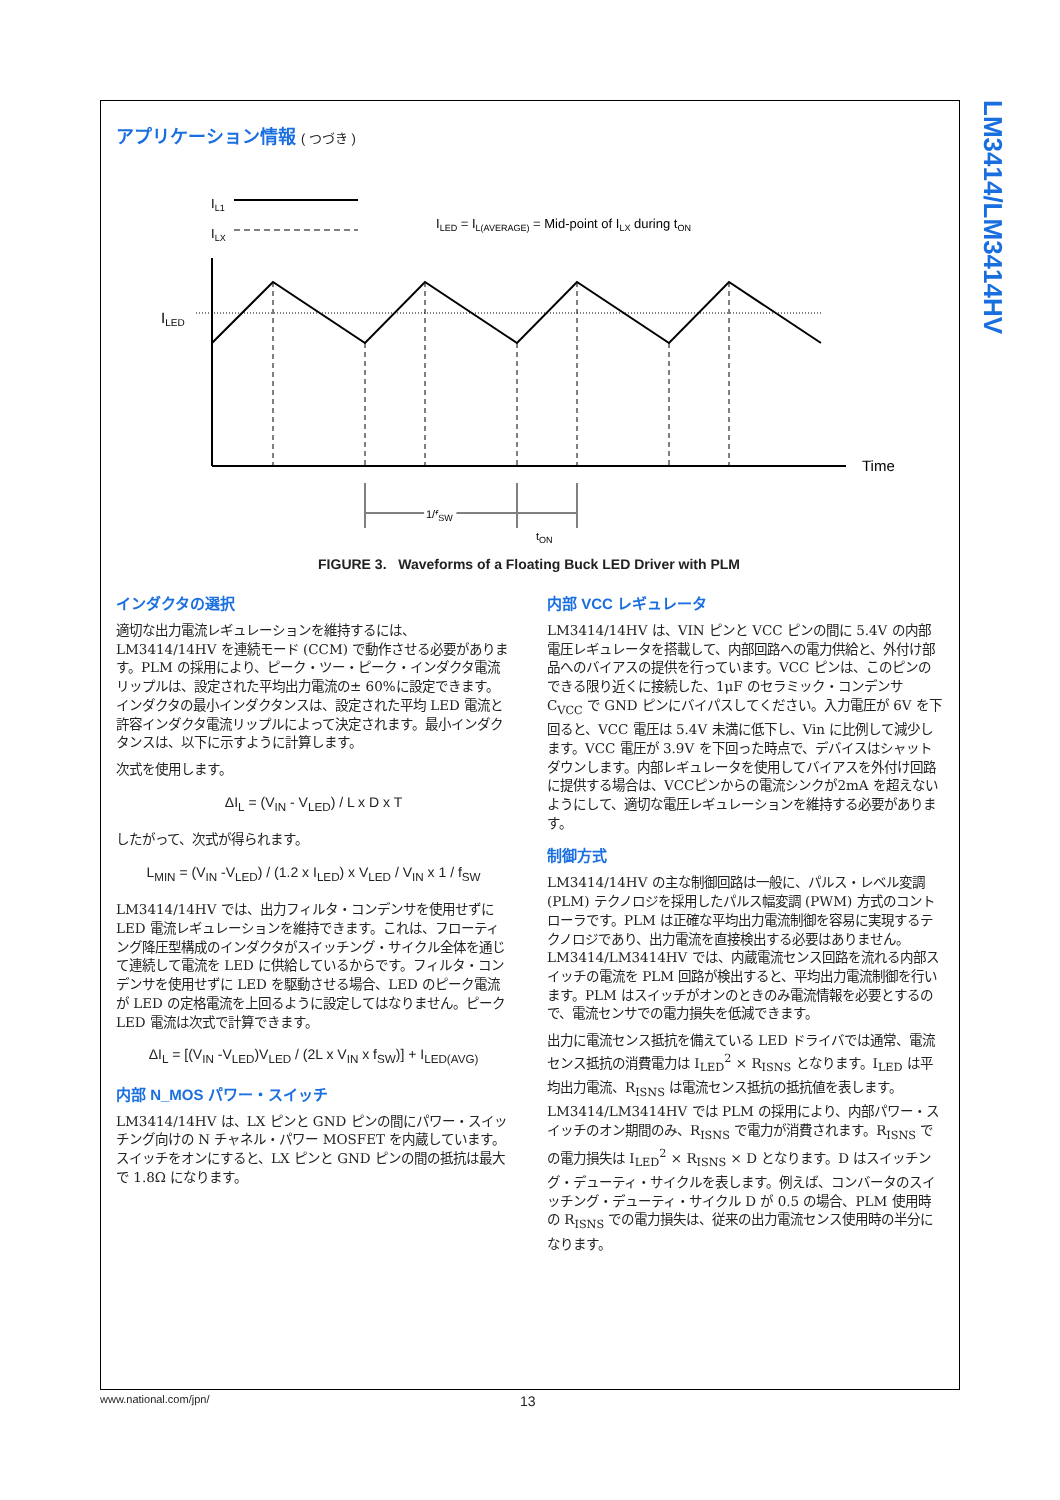LM3414/LM3414HV
アプリケーション情報 ( つづき )
IL1
ILX
ILED = IL(AVERAGE) = Mid-point of ILX during tON
ILED
Time
1/fSW
tON
FIGURE 3. Waveforms of a Floating Buck LED Driver with PLM
インダクタの選択
適切な出力電流レギュレーションを維持するには、LM3414/14HV を連続モード (CCM) で動作させる必要があります。PLM の採用により、ピーク・ツー・ピーク・インダクタ電流リップルは、設定された平均出力電流の± 60%に設定できます。インダクタの最小インダクタンスは、設定された平均 LED 電流と許容インダクタ電流リップルによって決定されます。最小インダクタンスは、以下に示すように計算します。
次式を使用します。
ΔI<sub>L</sub> = (V<sub>IN</sub> - V<sub>LED</sub>) / L x D x T
したがって、次式が得られます。
L<sub>MIN</sub> = (V<sub>IN</sub> -V<sub>LED</sub>) / (1.2 x I<sub>LED</sub>) x V<sub>LED</sub> / V<sub>IN</sub> x 1 / f<sub>SW</sub>
LM3414/14HV では、出力フィルタ・コンデンサを使用せずに LED 電流レギュレーションを維持できます。これは、フローティング降圧型構成のインダクタがスイッチング・サイクル全体を通じて連続して電流を LED に供給しているからです。フィルタ・コンデンサを使用せずに LED を駆動させる場合、LED のピーク電流が LED の定格電流を上回るように設定してはなりません。ピーク LED 電流は次式で計算できます。
ΔI<sub>L</sub> = [(V<sub>IN</sub> -V<sub>LED</sub>)V<sub>LED</sub> / (2L x V<sub>IN</sub> x f<sub>SW</sub>)] + I<sub>LED(AVG)</sub>
内部 N_MOS パワー・スイッチ
LM3414/14HV は、LX ピンと GND ピンの間にパワー・スイッチング向けの N チャネル・パワー MOSFET を内蔵しています。スイッチをオンにすると、LX ピンと GND ピンの間の抵抗は最大で 1.8Ω になります。
内部 VCC レギュレータ
LM3414/14HV は、VIN ピンと VCC ピンの間に 5.4V の内部電圧レギュレータを搭載して、内部回路への電力供給と、外付け部品へのバイアスの提供を行っています。VCC ピンは、このピンのできる限り近くに接続した、1μF のセラミック・コンデンサ C<sub>VCC</sub> で GND ピンにバイパスしてください。入力電圧が 6V を下回ると、VCC 電圧は 5.4V 未満に低下し、Vin に比例して減少します。VCC 電圧が 3.9V を下回った時点で、デバイスはシャットダウンします。内部レギュレータを使用してバイアスを外付け回路に提供する場合は、VCCピンからの電流シンクが2mA を超えないようにして、適切な電圧レギュレーションを維持する必要があります。
制御方式
LM3414/14HV の主な制御回路は一般に、パルス・レベル変調 (PLM) テクノロジを採用したパルス幅変調 (PWM) 方式のコントローラです。PLM は正確な平均出力電流制御を容易に実現するテクノロジであり、出力電流を直接検出する必要はありません。LM3414/LM3414HV では、内蔵電流センス回路を流れる内部スイッチの電流を PLM 回路が検出すると、平均出力電流制御を行います。PLM はスイッチがオンのときのみ電流情報を必要とするので、電流センサでの電力損失を低減できます。
出力に電流センス抵抗を備えている LED ドライバでは通常、電流センス抵抗の消費電力は I<sub>LED</sub><sup>2</sup> × R<sub>ISNS</sub> となります。I<sub>LED</sub> は平均出力電流、R<sub>ISNS</sub> は電流センス抵抗の抵抗値を表します。LM3414/LM3414HV では PLM の採用により、内部パワー・スイッチのオン期間のみ、R<sub>ISNS</sub> で電力が消費されます。R<sub>ISNS</sub> での電力損失は I<sub>LED</sub><sup>2</sup> × R<sub>ISNS</sub> × D となります。D はスイッチング・デューティ・サイクルを表します。例えば、コンバータのスイッチング・デューティ・サイクル D が 0.5 の場合、PLM 使用時の R<sub>ISNS</sub> での電力損失は、従来の出力電流センス使用時の半分になります。
www.national.com/jpn/ 13